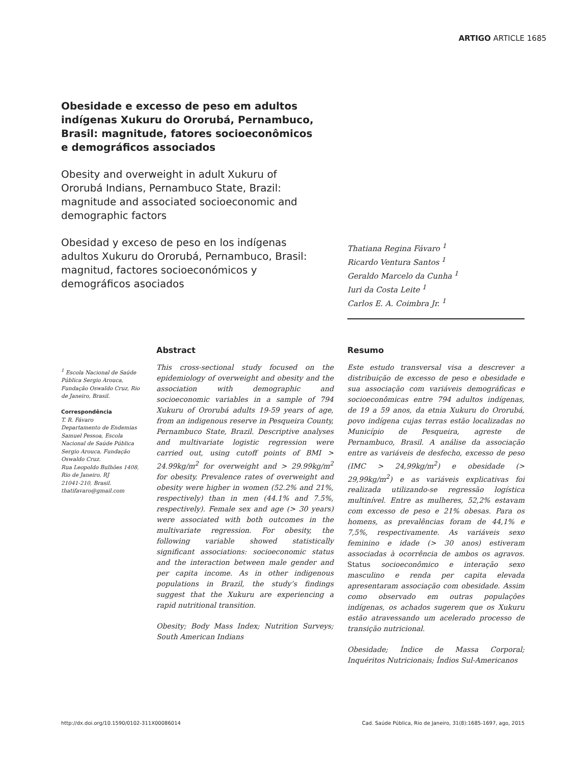ARTIGO ARTICLE 1685
Obesidade e excesso de peso em adultos indígenas Xukuru do Ororubá, Pernambuco, Brasil: magnitude, fatores socioeconômicos e demográficos associados
Obesity and overweight in adult Xukuru of Ororubá Indians, Pernambuco State, Brazil: magnitude and associated socioeconomic and demographic factors
Obesidad y exceso de peso en los indígenas adultos Xukuru do Ororubá, Pernambuco, Brasil: magnitud, factores socioeconómicos y demográficos asociados
Thatiana Regina Fávaro <sup>1</sup>
Ricardo Ventura Santos <sup>1</sup>
Geraldo Marcelo da Cunha <sup>1</sup>
Iuri da Costa Leite <sup>1</sup>
Carlos E. A. Coimbra Jr. <sup>1</sup>
<sup>1</sup> Escola Nacional de Saúde Pública Sergio Arouca, Fundação Oswaldo Cruz, Rio de Janeiro, Brasil.
Correspondência
T. R. Fávaro
Departamento de Endemias Samuel Pessoa, Escola Nacional de Saúde Pública Sergio Arouca, Fundação Oswaldo Cruz.
Rua Leopoldo Bulhões 1408, Rio de Janeiro, RJ
21041-210, Brasil.
thatifavaro@gmail.com
Abstract
This cross-sectional study focused on the epidemiology of overweight and obesity and the association with demographic and socioeconomic variables in a sample of 794 Xukuru of Ororubá adults 19-59 years of age, from an indigenous reserve in Pesqueira County, Pernambuco State, Brazil. Descriptive analyses and multivariate logistic regression were carried out, using cutoff points of BMI > 24.99kg/m<sup>2</sup> for overweight and > 29.99kg/m<sup>2</sup> for obesity. Prevalence rates of overweight and obesity were higher in women (52.2% and 21%, respectively) than in men (44.1% and 7.5%, respectively). Female sex and age (> 30 years) were associated with both outcomes in the multivariate regression. For obesity, the following variable showed statistically significant associations: socioeconomic status and the interaction between male gender and per capita income. As in other indigenous populations in Brazil, the study’s findings suggest that the Xukuru are experiencing a rapid nutritional transition.
Obesity; Body Mass Index; Nutrition Surveys; South American Indians
Resumo
Este estudo transversal visa a descrever a distribuição de excesso de peso e obesidade e sua associação com variáveis demográficas e socioeconômicas entre 794 adultos indígenas, de 19 a 59 anos, da etnia Xukuru do Ororubá, povo indígena cujas terras estão localizadas no Município de Pesqueira, agreste de Pernambuco, Brasil. A análise da associação entre as variáveis de desfecho, excesso de peso (IMC > 24,99kg/m<sup>2</sup>) e obesidade (> 29,99kg/m<sup>2</sup>) e as variáveis explicativas foi realizada utilizando-se regressão logística multinível. Entre as mulheres, 52,2% estavam com excesso de peso e 21% obesas. Para os homens, as prevalências foram de 44,1% e 7,5%, respectivamente. As variáveis sexo feminino e idade (> 30 anos) estiveram associadas à ocorrência de ambos os agravos. Status socioeconômico e interação sexo masculino e renda per capita elevada apresentaram associação com obesidade. Assim como observado em outras populações indígenas, os achados sugerem que os Xukuru estão atravessando um acelerado processo de transição nutricional.
Obesidade; Índice de Massa Corporal; Inquéritos Nutricionais; Índios Sul-Americanos
http://dx.doi.org/10.1590/0102-311X00086014
Cad. Saúde Pública, Rio de Janeiro, 31(8):1685-1697, ago, 2015